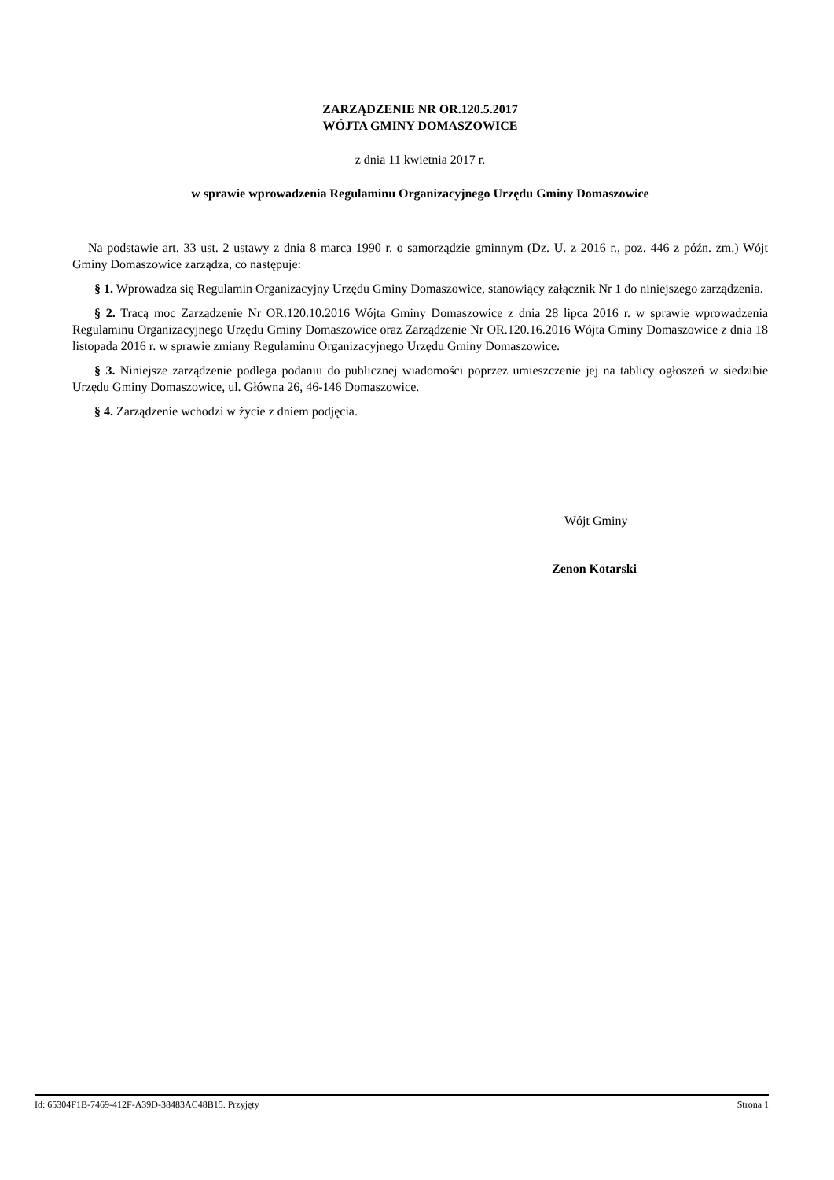ZARZĄDZENIE NR OR.120.5.2017
WÓJTA GMINY DOMASZOWICE
z dnia 11 kwietnia 2017 r.
w sprawie wprowadzenia Regulaminu Organizacyjnego Urzędu Gminy Domaszowice
Na podstawie art. 33 ust. 2 ustawy z dnia 8 marca 1990 r. o samorządzie gminnym (Dz. U. z 2016 r., poz. 446 z późn. zm.) Wójt Gminy Domaszowice zarządza, co następuje:
§ 1. Wprowadza się Regulamin Organizacyjny Urzędu Gminy Domaszowice, stanowiący załącznik Nr 1 do niniejszego zarządzenia.
§ 2. Tracą moc Zarządzenie Nr OR.120.10.2016 Wójta Gminy Domaszowice z dnia 28 lipca 2016 r. w sprawie wprowadzenia Regulaminu Organizacyjnego Urzędu Gminy Domaszowice oraz Zarządzenie Nr OR.120.16.2016 Wójta Gminy Domaszowice z dnia 18 listopada 2016 r. w sprawie zmiany Regulaminu Organizacyjnego Urzędu Gminy Domaszowice.
§ 3. Niniejsze zarządzenie podlega podaniu do publicznej wiadomości poprzez umieszczenie jej na tablicy ogłoszeń w siedzibie Urzędu Gminy Domaszowice, ul. Główna 26, 46-146 Domaszowice.
§ 4. Zarządzenie wchodzi w życie z dniem podjęcia.
Wójt Gminy
Zenon Kotarski
Id: 65304F1B-7469-412F-A39D-38483AC48B15. Przyjęty Strona 1